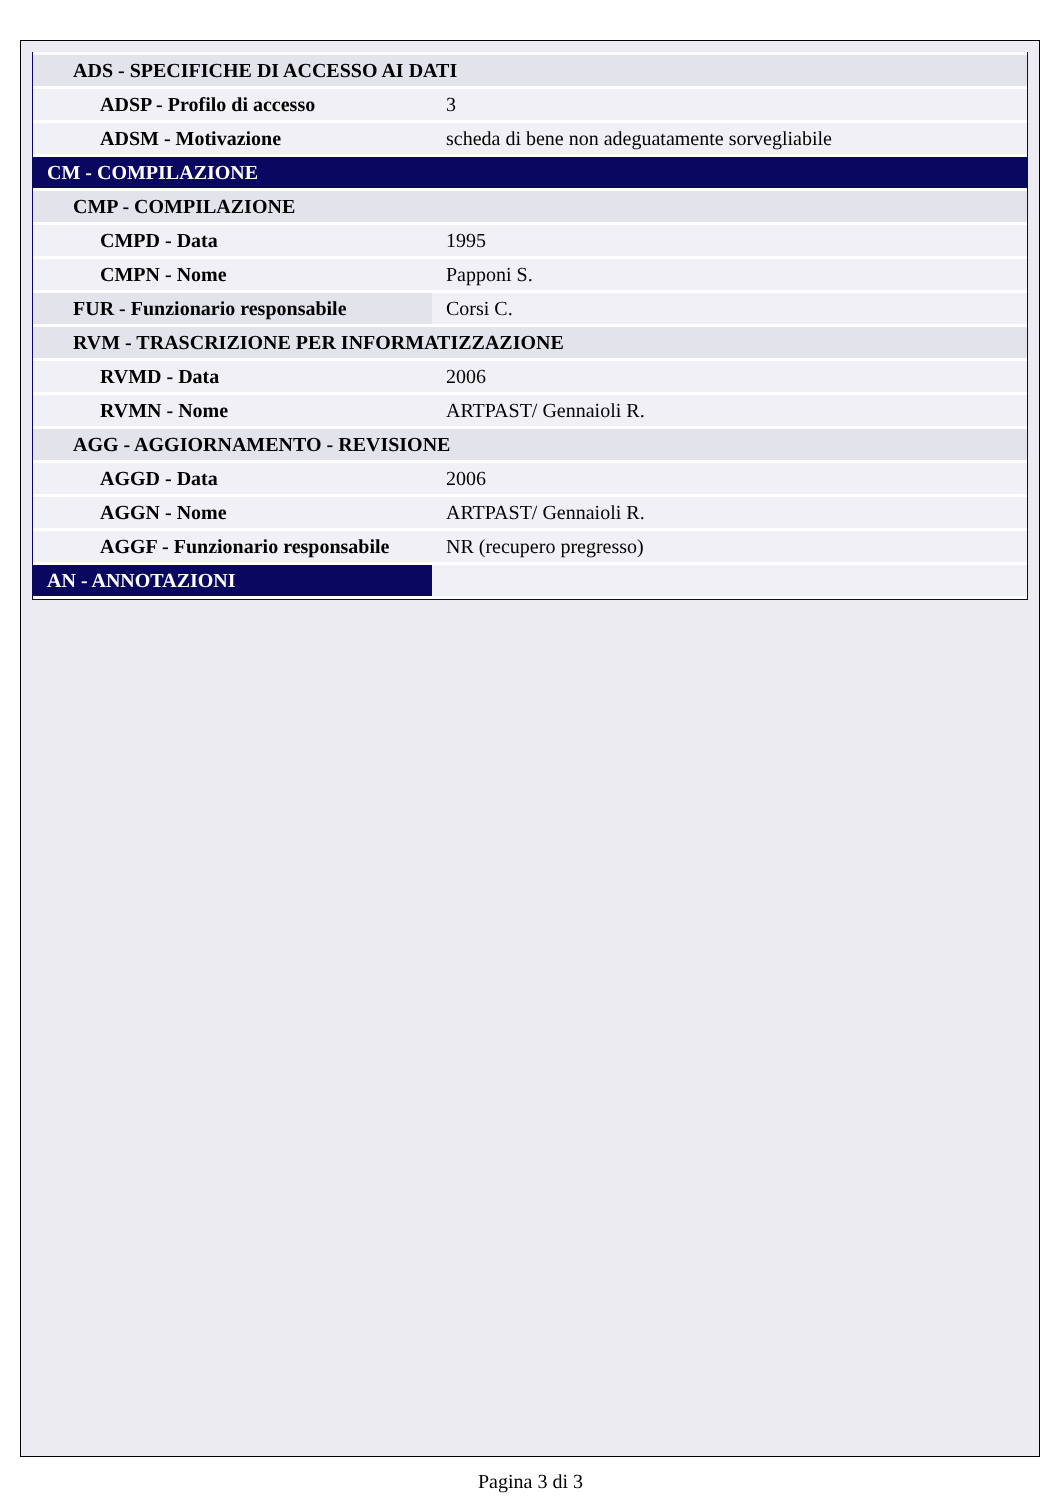| ADS - SPECIFICHE DI ACCESSO AI DATI | |
| ADSP - Profilo di accesso | 3 |
| ADSM - Motivazione | scheda di bene non adeguatamente sorvegliabile |
| CM - COMPILAZIONE | |
| CMP - COMPILAZIONE | |
| CMPD - Data | 1995 |
| CMPN - Nome | Papponi S. |
| FUR - Funzionario responsabile | Corsi C. |
| RVM - TRASCRIZIONE PER INFORMATIZZAZIONE | |
| RVMD - Data | 2006 |
| RVMN - Nome | ARTPAST/ Gennaioli R. |
| AGG - AGGIORNAMENTO - REVISIONE | |
| AGGD - Data | 2006 |
| AGGN - Nome | ARTPAST/ Gennaioli R. |
| AGGF - Funzionario responsabile | NR (recupero pregresso) |
| AN - ANNOTAZIONI | |
Pagina 3 di 3